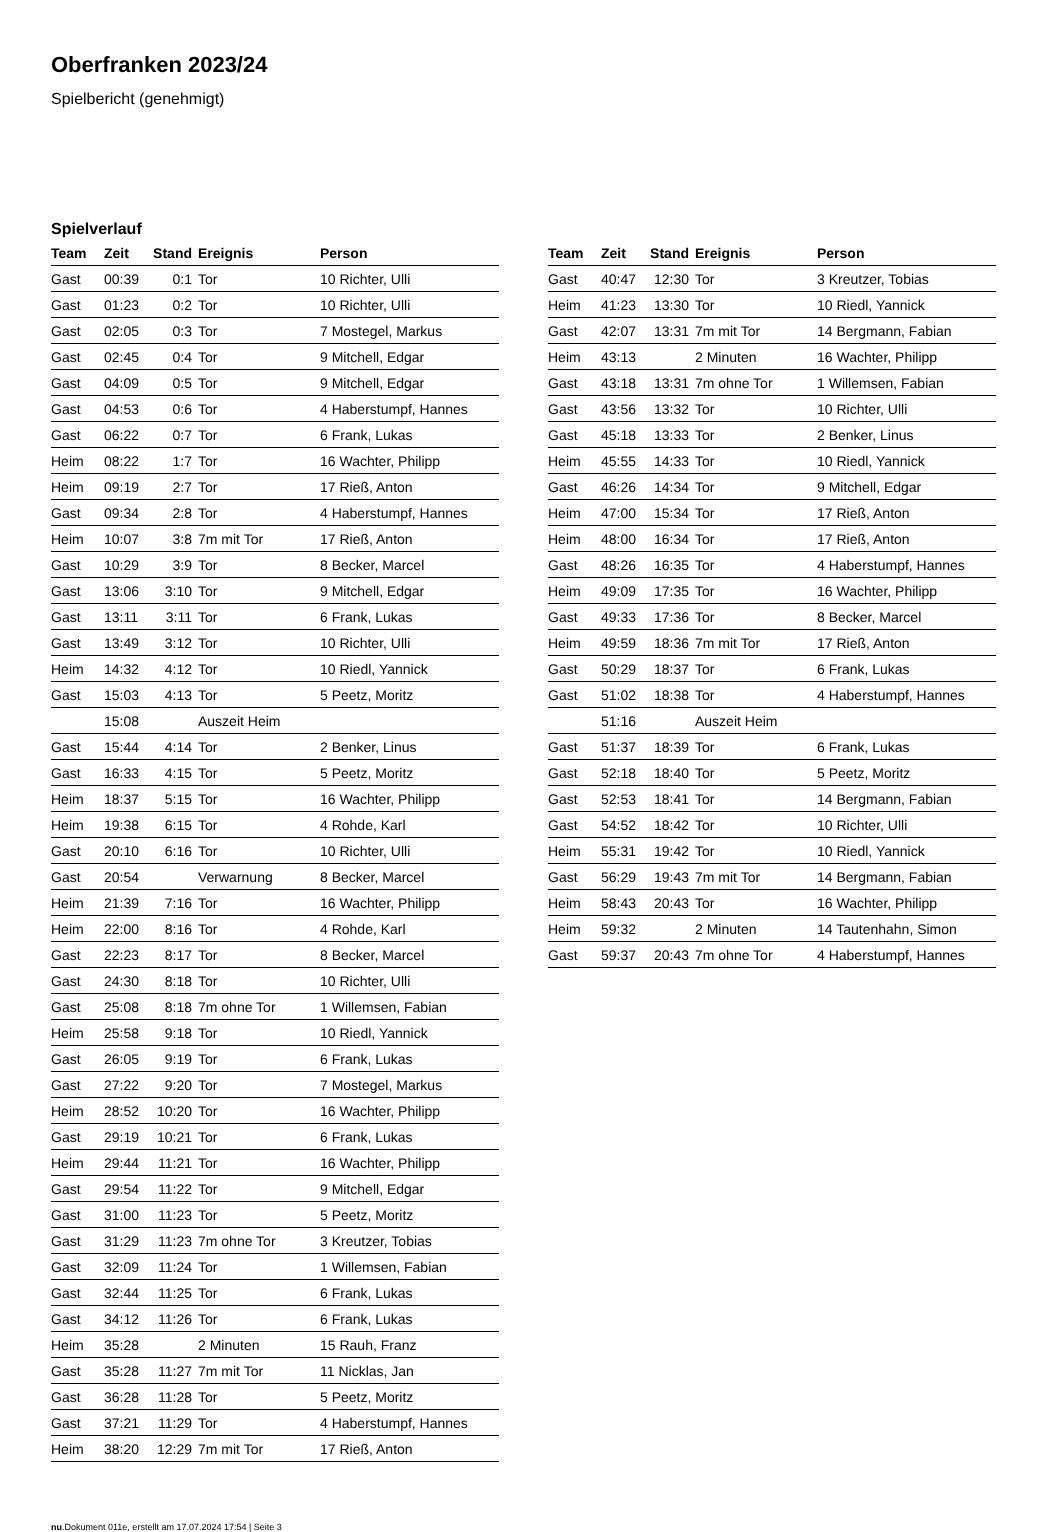Oberfranken 2023/24
Spielbericht (genehmigt)
Spielverlauf
| Team | Zeit | Stand | Ereignis | Person |
| --- | --- | --- | --- | --- |
| Gast | 00:39 | 0:1 | Tor | 10 Richter, Ulli |
| Gast | 01:23 | 0:2 | Tor | 10 Richter, Ulli |
| Gast | 02:05 | 0:3 | Tor | 7 Mostegel, Markus |
| Gast | 02:45 | 0:4 | Tor | 9 Mitchell, Edgar |
| Gast | 04:09 | 0:5 | Tor | 9 Mitchell, Edgar |
| Gast | 04:53 | 0:6 | Tor | 4 Haberstumpf, Hannes |
| Gast | 06:22 | 0:7 | Tor | 6 Frank, Lukas |
| Heim | 08:22 | 1:7 | Tor | 16 Wachter, Philipp |
| Heim | 09:19 | 2:7 | Tor | 17 Rieß, Anton |
| Gast | 09:34 | 2:8 | Tor | 4 Haberstumpf, Hannes |
| Heim | 10:07 | 3:8 | 7m mit Tor | 17 Rieß, Anton |
| Gast | 10:29 | 3:9 | Tor | 8 Becker, Marcel |
| Gast | 13:06 | 3:10 | Tor | 9 Mitchell, Edgar |
| Gast | 13:11 | 3:11 | Tor | 6 Frank, Lukas |
| Gast | 13:49 | 3:12 | Tor | 10 Richter, Ulli |
| Heim | 14:32 | 4:12 | Tor | 10 Riedl, Yannick |
| Gast | 15:03 | 4:13 | Tor | 5 Peetz, Moritz |
| | 15:08 | | Auszeit Heim | |
| Gast | 15:44 | 4:14 | Tor | 2 Benker, Linus |
| Gast | 16:33 | 4:15 | Tor | 5 Peetz, Moritz |
| Heim | 18:37 | 5:15 | Tor | 16 Wachter, Philipp |
| Heim | 19:38 | 6:15 | Tor | 4 Rohde, Karl |
| Gast | 20:10 | 6:16 | Tor | 10 Richter, Ulli |
| Gast | 20:54 | | Verwarnung | 8 Becker, Marcel |
| Heim | 21:39 | 7:16 | Tor | 16 Wachter, Philipp |
| Heim | 22:00 | 8:16 | Tor | 4 Rohde, Karl |
| Gast | 22:23 | 8:17 | Tor | 8 Becker, Marcel |
| Gast | 24:30 | 8:18 | Tor | 10 Richter, Ulli |
| Gast | 25:08 | 8:18 | 7m ohne Tor | 1 Willemsen, Fabian |
| Heim | 25:58 | 9:18 | Tor | 10 Riedl, Yannick |
| Gast | 26:05 | 9:19 | Tor | 6 Frank, Lukas |
| Gast | 27:22 | 9:20 | Tor | 7 Mostegel, Markus |
| Heim | 28:52 | 10:20 | Tor | 16 Wachter, Philipp |
| Gast | 29:19 | 10:21 | Tor | 6 Frank, Lukas |
| Heim | 29:44 | 11:21 | Tor | 16 Wachter, Philipp |
| Gast | 29:54 | 11:22 | Tor | 9 Mitchell, Edgar |
| Gast | 31:00 | 11:23 | Tor | 5 Peetz, Moritz |
| Gast | 31:29 | 11:23 | 7m ohne Tor | 3 Kreutzer, Tobias |
| Gast | 32:09 | 11:24 | Tor | 1 Willemsen, Fabian |
| Gast | 32:44 | 11:25 | Tor | 6 Frank, Lukas |
| Gast | 34:12 | 11:26 | Tor | 6 Frank, Lukas |
| Heim | 35:28 | | 2 Minuten | 15 Rauh, Franz |
| Gast | 35:28 | 11:27 | 7m mit Tor | 11 Nicklas, Jan |
| Gast | 36:28 | 11:28 | Tor | 5 Peetz, Moritz |
| Gast | 37:21 | 11:29 | Tor | 4 Haberstumpf, Hannes |
| Heim | 38:20 | 12:29 | 7m mit Tor | 17 Rieß, Anton |
| Team | Zeit | Stand | Ereignis | Person |
| --- | --- | --- | --- | --- |
| Gast | 40:47 | 12:30 | Tor | 3 Kreutzer, Tobias |
| Heim | 41:23 | 13:30 | Tor | 10 Riedl, Yannick |
| Gast | 42:07 | 13:31 | 7m mit Tor | 14 Bergmann, Fabian |
| Heim | 43:13 | | 2 Minuten | 16 Wachter, Philipp |
| Gast | 43:18 | 13:31 | 7m ohne Tor | 1 Willemsen, Fabian |
| Gast | 43:56 | 13:32 | Tor | 10 Richter, Ulli |
| Gast | 45:18 | 13:33 | Tor | 2 Benker, Linus |
| Heim | 45:55 | 14:33 | Tor | 10 Riedl, Yannick |
| Gast | 46:26 | 14:34 | Tor | 9 Mitchell, Edgar |
| Heim | 47:00 | 15:34 | Tor | 17 Rieß, Anton |
| Heim | 48:00 | 16:34 | Tor | 17 Rieß, Anton |
| Gast | 48:26 | 16:35 | Tor | 4 Haberstumpf, Hannes |
| Heim | 49:09 | 17:35 | Tor | 16 Wachter, Philipp |
| Gast | 49:33 | 17:36 | Tor | 8 Becker, Marcel |
| Heim | 49:59 | 18:36 | 7m mit Tor | 17 Rieß, Anton |
| Gast | 50:29 | 18:37 | Tor | 6 Frank, Lukas |
| Gast | 51:02 | 18:38 | Tor | 4 Haberstumpf, Hannes |
| | 51:16 | | Auszeit Heim | |
| Gast | 51:37 | 18:39 | Tor | 6 Frank, Lukas |
| Gast | 52:18 | 18:40 | Tor | 5 Peetz, Moritz |
| Gast | 52:53 | 18:41 | Tor | 14 Bergmann, Fabian |
| Gast | 54:52 | 18:42 | Tor | 10 Richter, Ulli |
| Heim | 55:31 | 19:42 | Tor | 10 Riedl, Yannick |
| Gast | 56:29 | 19:43 | 7m mit Tor | 14 Bergmann, Fabian |
| Heim | 58:43 | 20:43 | Tor | 16 Wachter, Philipp |
| Heim | 59:32 | | 2 Minuten | 14 Tautenhahn, Simon |
| Gast | 59:37 | 20:43 | 7m ohne Tor | 4 Haberstumpf, Hannes |
nu.Dokument 011e, erstellt am 17.07.2024 17:54 | Seite 3